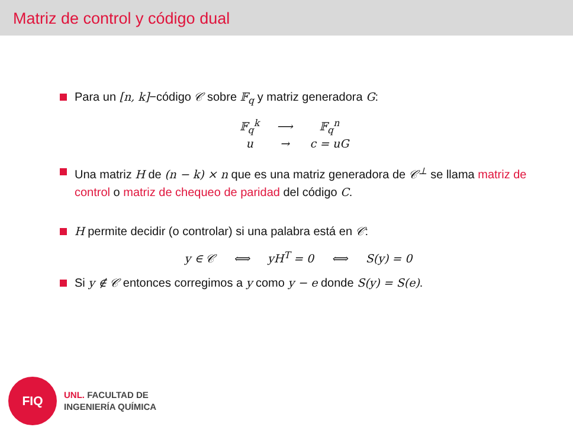Matriz de control y código dual
Para un [n, k]−código 𝒞 sobre 𝔽<sub>q</sub> y matriz generadora G:
| 𝔽<sub>q</sub><sup>k</sup> | ⟶ | 𝔽<sub>q</sub><sup>n</sup> |
| u | → | c = uG |
Una matriz H de (n − k) × n que es una matriz generadora de 𝒞<sup>⊥</sup> se llama matriz de control o matriz de chequeo de paridad del código C.
H permite decidir (o controlar) si una palabra está en 𝒞:
y ∈ 𝒞 ⟺ yH<sup>T</sup> = 0 ⟺ S(y) = 0
Si y ∉ 𝒞 entonces corregimos a y como y − e donde S(y) = S(e).
FIQ
UNL. FACULTAD DE
INGENIERÍA QUÍMICA